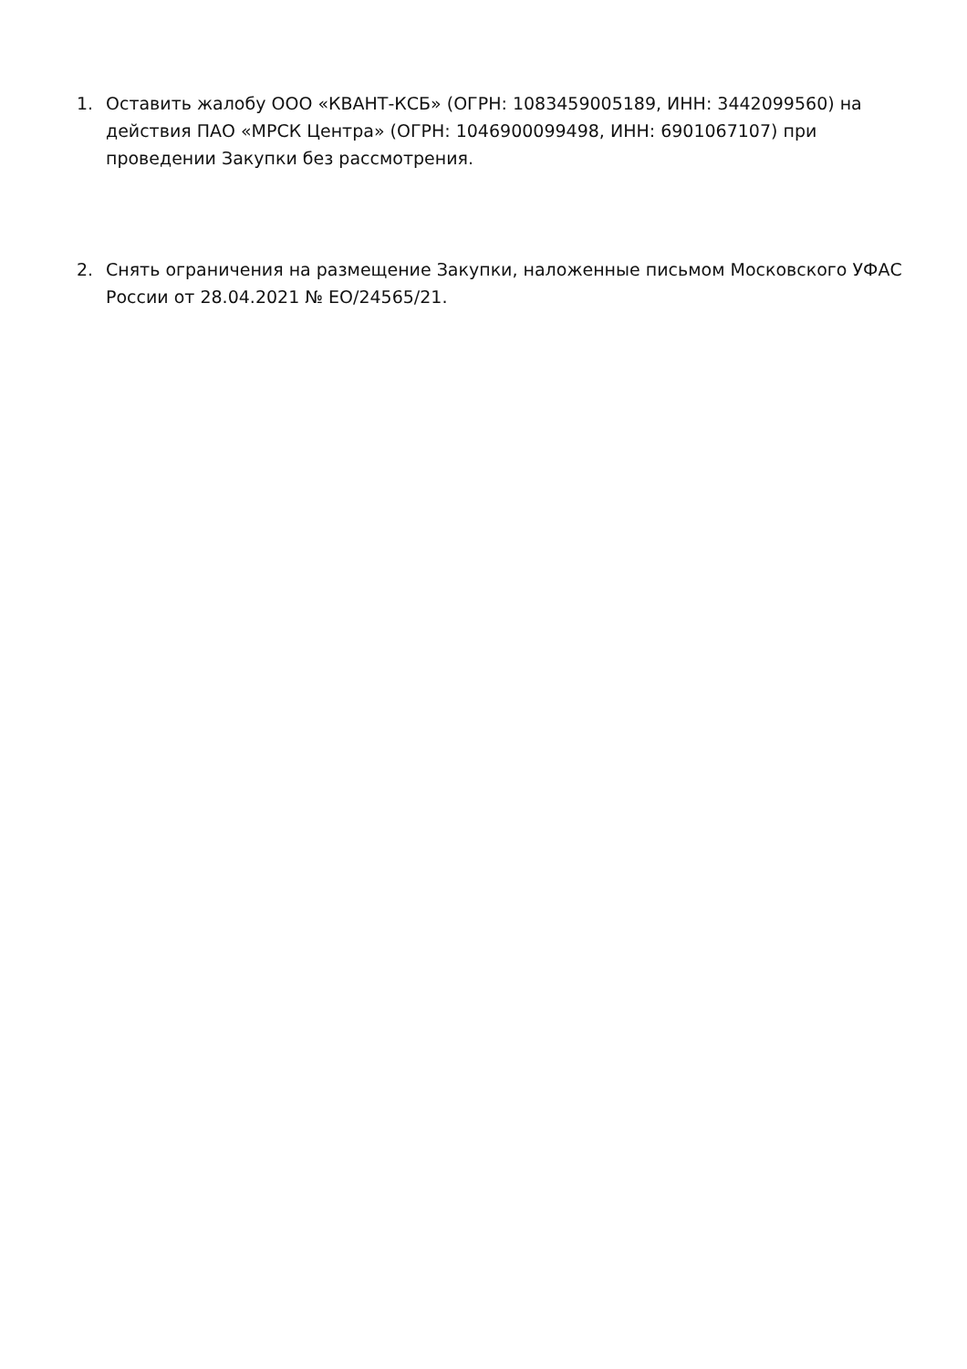1. Оставить жалобу ООО «КВАНТ-КСБ» (ОГРН: 1083459005189, ИНН: 3442099560) на действия ПАО «МРСК Центра» (ОГРН: 1046900099498, ИНН: 6901067107) при проведении Закупки без рассмотрения.
2. Снять ограничения на размещение Закупки, наложенные письмом Московского УФАС России от 28.04.2021 № ЕО/24565/21.